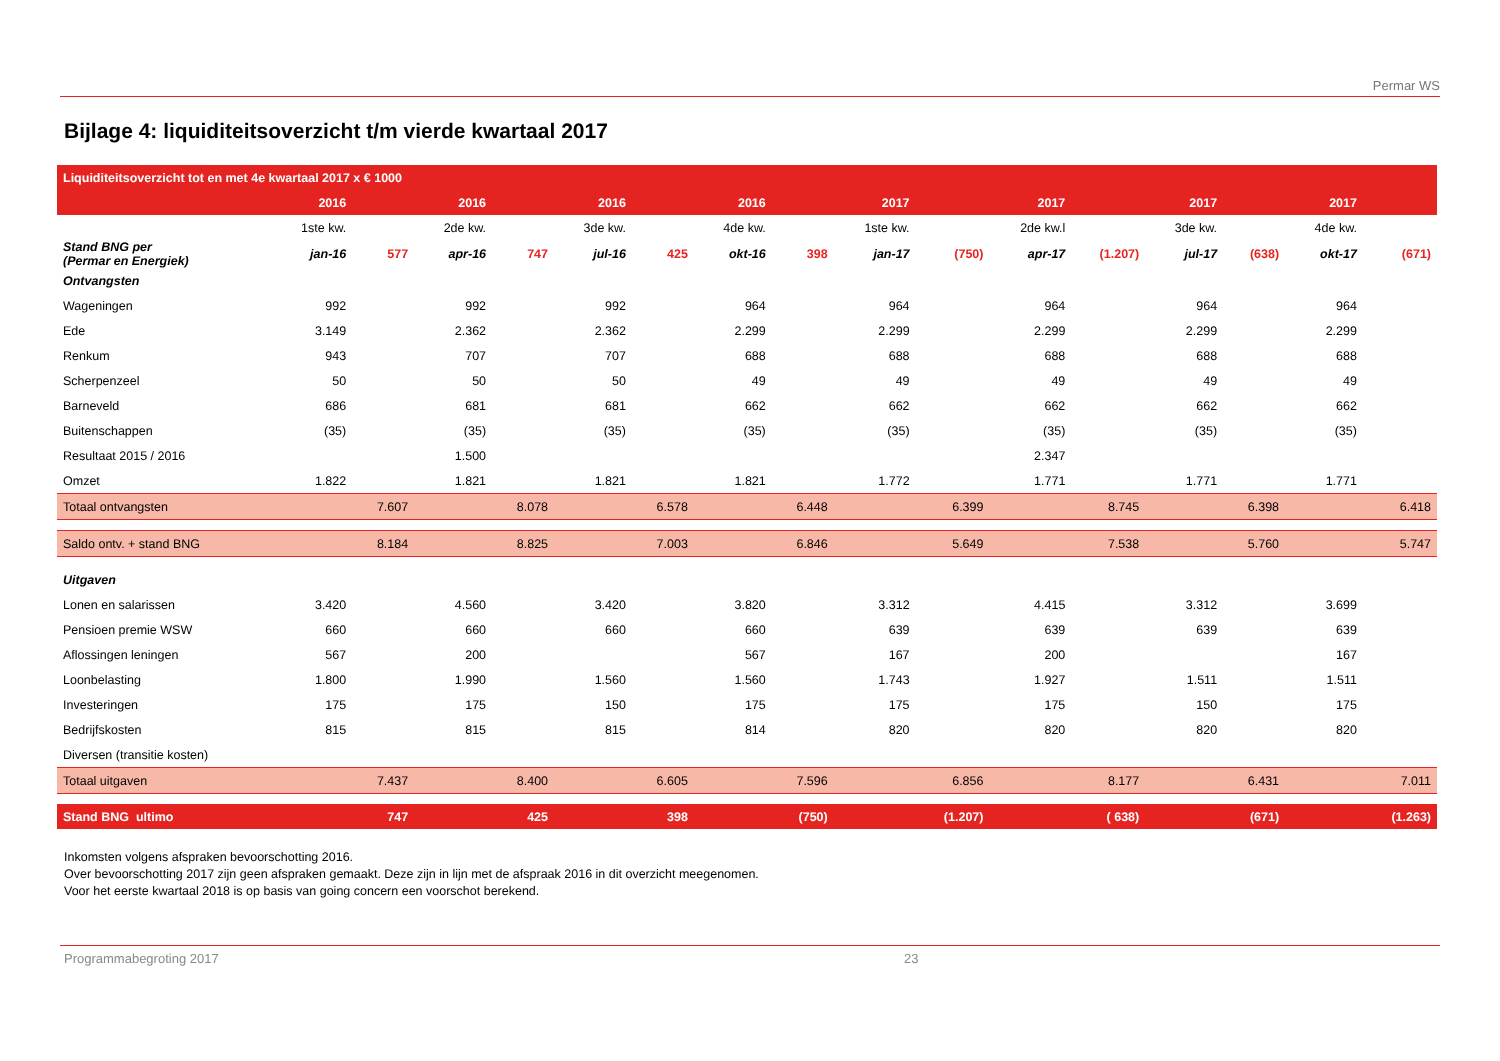Permar WS
Bijlage 4: liquiditeitsoverzicht t/m vierde kwartaal 2017
| Liquiditeitsoverzicht tot en met 4e kwartaal 2017 x € 1000 | | | | | | | | | | | | | | | | |
| | 2016 | | 2016 | | 2016 | | 2016 | | 2017 | | 2017 | | 2017 | | 2017 | |
| | 1ste kw. | | 2de kw. | | 3de kw. | | 4de kw. | | 1ste kw. | | 2de kw.l | | 3de kw. | | 4de kw. | |
| Stand BNG per (Permar en Energiek) | jan-16 | 577 | apr-16 | 747 | jul-16 | 425 | okt-16 | 398 | jan-17 | (750) | apr-17 | (1.207) | jul-17 | (638) | okt-17 | (671) |
| Ontvangsten | | | | | | | | | | | | | | | | |
| Wageningen | 992 | | 992 | | 992 | | 964 | | 964 | | 964 | | 964 | | 964 | |
| Ede | 3.149 | | 2.362 | | 2.362 | | 2.299 | | 2.299 | | 2.299 | | 2.299 | | 2.299 | |
| Renkum | 943 | | 707 | | 707 | | 688 | | 688 | | 688 | | 688 | | 688 | |
| Scherpenzeel | 50 | | 50 | | 50 | | 49 | | 49 | | 49 | | 49 | | 49 | |
| Barneveld | 686 | | 681 | | 681 | | 662 | | 662 | | 662 | | 662 | | 662 | |
| Buitenschappen | (35) | | (35) | | (35) | | (35) | | (35) | | (35) | | (35) | | (35) | |
| Resultaat 2015 / 2016 | | | 1.500 | | | | | | | | 2.347 | | | | | |
| Omzet | 1.822 | | 1.821 | | 1.821 | | 1.821 | | 1.772 | | 1.771 | | 1.771 | | 1.771 | |
| Totaal ontvangsten | | 7.607 | | 8.078 | | 6.578 | | 6.448 | | 6.399 | | 8.745 | | 6.398 | | 6.418 |
| Saldo ontv. + stand BNG | | 8.184 | | 8.825 | | 7.003 | | 6.846 | | 5.649 | | 7.538 | | 5.760 | | 5.747 |
| Uitgaven | | | | | | | | | | | | | | | | |
| Lonen en salarissen | 3.420 | | 4.560 | | 3.420 | | 3.820 | | 3.312 | | 4.415 | | 3.312 | | 3.699 | |
| Pensioen premie WSW | 660 | | 660 | | 660 | | 660 | | 639 | | 639 | | 639 | | 639 | |
| Aflossingen leningen | 567 | | 200 | | | | 567 | | 167 | | 200 | | | | 167 | |
| Loonbelasting | 1.800 | | 1.990 | | 1.560 | | 1.560 | | 1.743 | | 1.927 | | 1.511 | | 1.511 | |
| Investeringen | 175 | | 175 | | 150 | | 175 | | 175 | | 175 | | 150 | | 175 | |
| Bedrijfskosten | 815 | | 815 | | 815 | | 814 | | 820 | | 820 | | 820 | | 820 | |
| Diversen (transitie kosten) | | | | | | | | | | | | | | | | |
| Totaal uitgaven | | 7.437 | | 8.400 | | 6.605 | | 7.596 | | 6.856 | | 8.177 | | 6.431 | | 7.011 |
| Stand BNG ultimo | | 747 | | 425 | | 398 | | (750) | | (1.207) | | ( 638) | | (671) | | (1.263) |
Inkomsten volgens afspraken bevoorschotting 2016.
Over bevoorschotting 2017 zijn geen afspraken gemaakt. Deze zijn in lijn met de afspraak 2016 in dit overzicht meegenomen.
Voor het eerste kwartaal 2018 is op basis van going concern een voorschot berekend.
Programmabegroting 2017 23